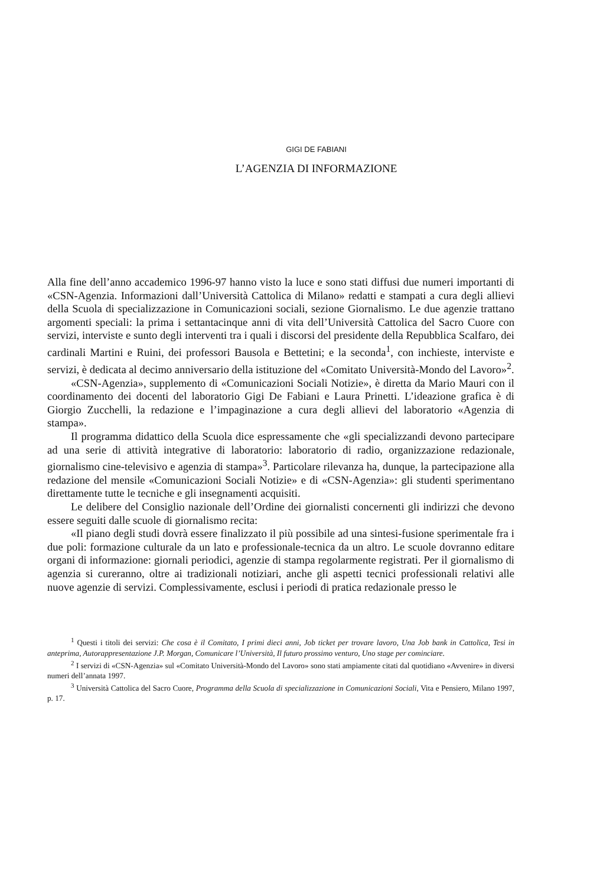GIGI DE FABIANI
L’AGENZIA DI INFORMAZIONE
Alla fine dell’anno accademico 1996-97 hanno visto la luce e sono stati diffusi due numeri importanti di «CSN-Agenzia. Informazioni dall’Università Cattolica di Milano» redatti e stampati a cura degli allievi della Scuola di specializzazione in Comunicazioni sociali, sezione Giornalismo. Le due agenzie trattano argomenti speciali: la prima i settantacinque anni di vita dell’Università Cattolica del Sacro Cuore con servizi, interviste e sunto degli interventi tra i quali i discorsi del presidente della Repubblica Scalfaro, dei cardinali Martini e Ruini, dei professori Bausola e Bettetini; e la seconda<sup>1</sup>, con inchieste, interviste e servizi, è dedicata al decimo anniversario della istituzione del «Comitato Università-Mondo del Lavoro»<sup>2</sup>.
«CSN-Agenzia», supplemento di «Comunicazioni Sociali Notizie», è diretta da Mario Mauri con il coordinamento dei docenti del laboratorio Gigi De Fabiani e Laura Prinetti. L’ideazione grafica è di Giorgio Zucchelli, la redazione e l’impaginazione a cura degli allievi del laboratorio «Agenzia di stampa».
Il programma didattico della Scuola dice espressamente che «gli specializzandi devono partecipare ad una serie di attività integrative di laboratorio: laboratorio di radio, organizzazione redazionale, giornalismo cine-televisivo e agenzia di stampa»<sup>3</sup>. Particolare rilevanza ha, dunque, la partecipazione alla redazione del mensile «Comunicazioni Sociali Notizie» e di «CSN-Agenzia»: gli studenti sperimentano direttamente tutte le tecniche e gli insegnamenti acquisiti.
Le delibere del Consiglio nazionale dell’Ordine dei giornalisti concernenti gli indirizzi che devono essere seguiti dalle scuole di giornalismo recita:
«Il piano degli studi dovrà essere finalizzato il più possibile ad una sintesi-fusione sperimentale fra i due poli: formazione culturale da un lato e professionale-tecnica da un altro. Le scuole dovranno editare organi di informazione: giornali periodici, agenzie di stampa regolarmente registrati. Per il giornalismo di agenzia si cureranno, oltre ai tradizionali notiziari, anche gli aspetti tecnici professionali relativi alle nuove agenzie di servizi. Complessivamente, esclusi i periodi di pratica redazionale presso le
<sup>1</sup> Questi i titoli dei servizi: Che cosa è il Comitato, I primi dieci anni, Job ticket per trovare lavoro, Una Job bank in Cattolica, Tesi in anteprima, Autorappresentazione J.P. Morgan, Comunicare l’Università, Il futuro prossimo venturo, Uno stage per cominciare.
<sup>2</sup> I servizi di «CSN-Agenzia» sul «Comitato Università-Mondo del Lavoro» sono stati ampiamente citati dal quotidiano «Avvenire» in diversi numeri dell’annata 1997.
<sup>3</sup> Università Cattolica del Sacro Cuore, Programma della Scuola di specializzazione in Comunicazioni Sociali, Vita e Pensiero, Milano 1997, p. 17.